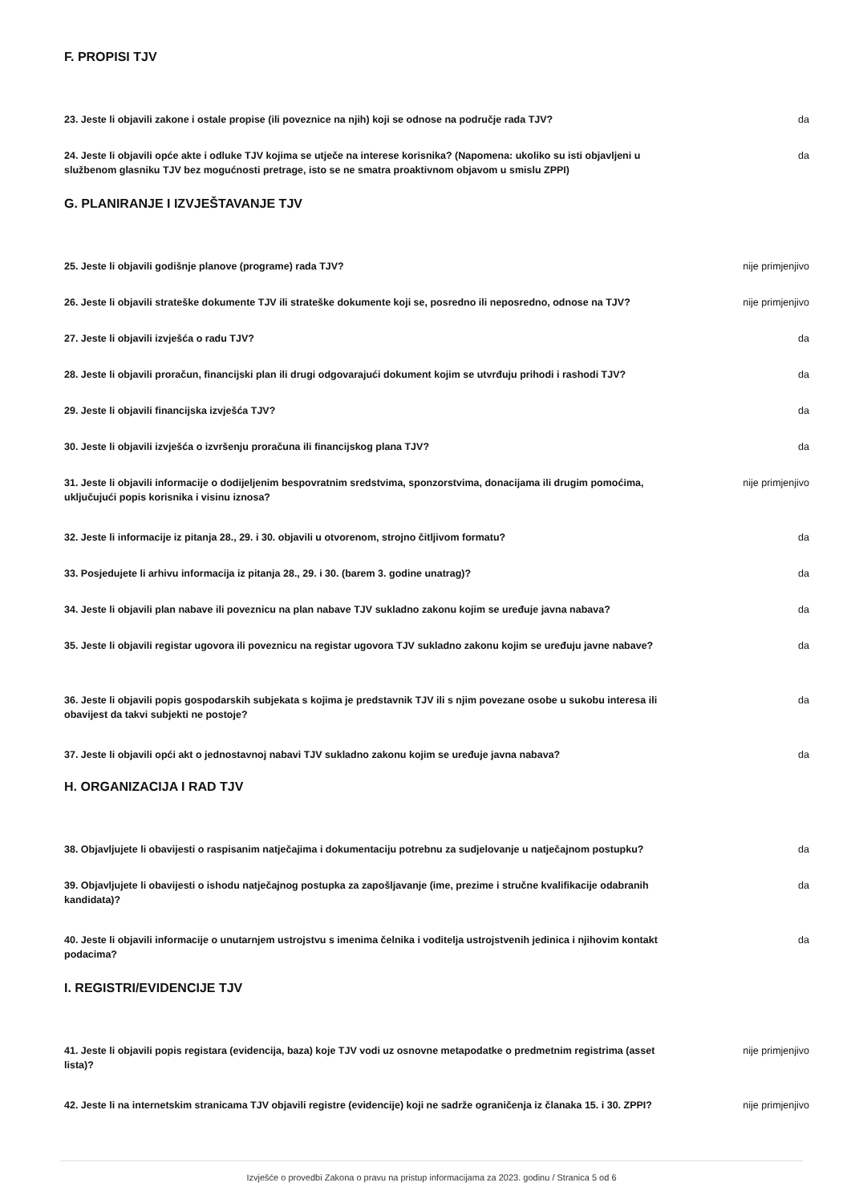F. PROPISI TJV
23. Jeste li objavili zakone i ostale propise (ili poveznice na njih) koji se odnose na područje rada TJV? da
24. Jeste li objavili opće akte i odluke TJV kojima se utječe na interese korisnika? (Napomena: ukoliko su isti objavljeni u službenom glasniku TJV bez mogućnosti pretrage, isto se ne smatra proaktivnom objavom u smislu ZPPI) da
G. PLANIRANJE I IZVJEŠTAVANJE TJV
25. Jeste li objavili godišnje planove (programe) rada TJV? nije primjenjivo
26. Jeste li objavili strateške dokumente TJV ili strateške dokumente koji se, posredno ili neposredno, odnose na TJV? nije primjenjivo
27. Jeste li objavili izvješća o radu TJV? da
28. Jeste li objavili proračun, financijski plan ili drugi odgovarajući dokument kojim se utvrđuju prihodi i rashodi TJV? da
29. Jeste li objavili financijska izvješća TJV? da
30. Jeste li objavili izvješća o izvršenju proračuna ili financijskog plana TJV? da
31. Jeste li objavili informacije o dodijeljenim bespovratnim sredstvima, sponzorstvima, donacijama ili drugim pomoćima, uključujući popis korisnika i visinu iznosa? nije primjenjivo
32. Jeste li informacije iz pitanja 28., 29. i 30. objavili u otvorenom, strojno čitljivom formatu? da
33. Posjedujete li arhivu informacija iz pitanja 28., 29. i 30. (barem 3. godine unatrag)? da
34. Jeste li objavili plan nabave ili poveznicu na plan nabave TJV sukladno zakonu kojim se uređuje javna nabava? da
35. Jeste li objavili registar ugovora ili poveznicu na registar ugovora TJV sukladno zakonu kojim se uređuju javne nabave? da
36. Jeste li objavili popis gospodarskih subjekata s kojima je predstavnik TJV ili s njim povezane osobe u sukobu interesa ili obavijest da takvi subjekti ne postoje? da
37. Jeste li objavili opći akt o jednostavnoj nabavi TJV sukladno zakonu kojim se uređuje javna nabava? da
H. ORGANIZACIJA I RAD TJV
38. Objavljujete li obavijesti o raspisanim natječajima i dokumentaciju potrebnu za sudjelovanje u natječajnom postupku? da
39. Objavljujete li obavijesti o ishodu natječajnog postupka za zapošljavanje (ime, prezime i stručne kvalifikacije odabranih kandidata)? da
40. Jeste li objavili informacije o unutarnjem ustrojstvu s imenima čelnika i voditelja ustrojstvenih jedinica i njihovim kontakt podacima? da
I. REGISTRI/EVIDENCIJE TJV
41. Jeste li objavili popis registara (evidencija, baza) koje TJV vodi uz osnovne metapodatke o predmetnim registrima (asset lista)? nije primjenjivo
42. Jeste li na internetskim stranicama TJV objavili registre (evidencije) koji ne sadrže ograničenja iz članaka 15. i 30. ZPPI? nije primjenjivo
Izvješće o provedbi Zakona o pravu na pristup informacijama za 2023. godinu / Stranica 5 od 6